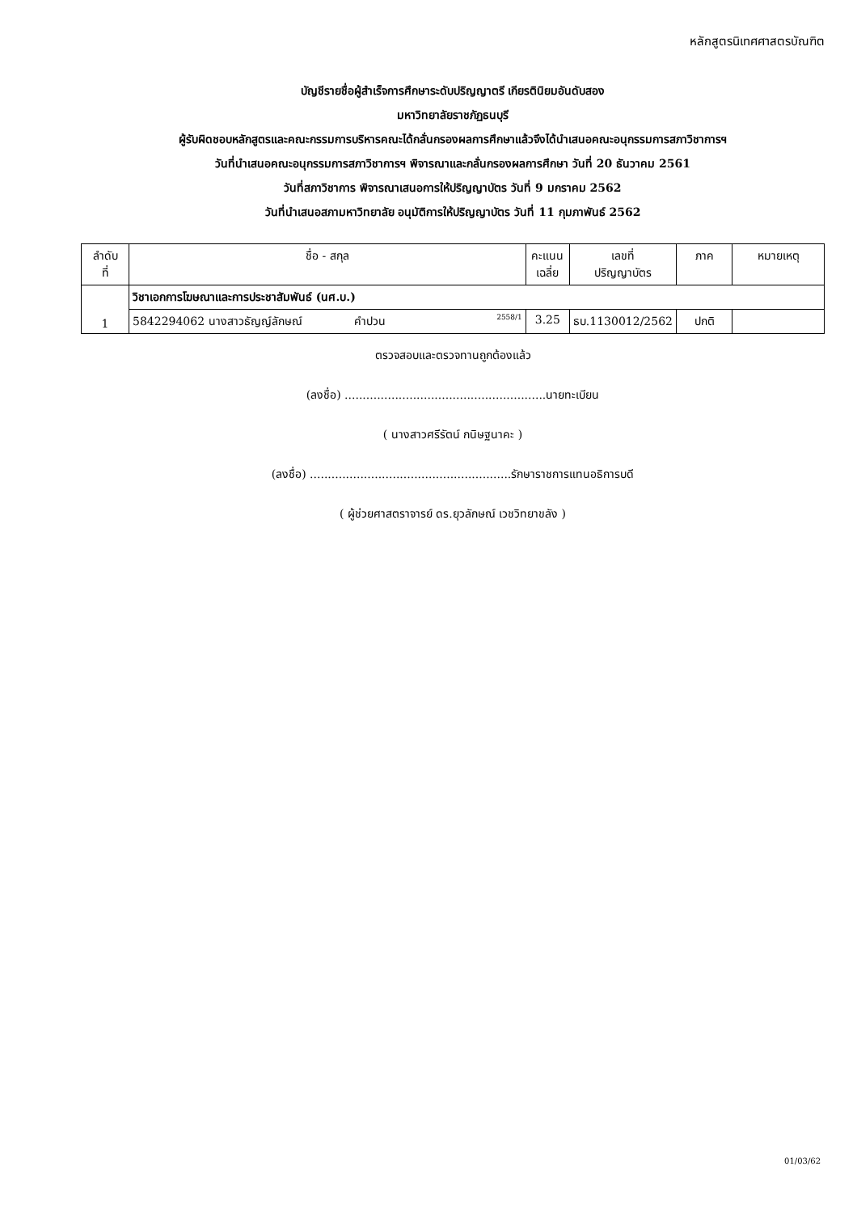หลักสูตรนิเทศศาสตรบัณฑิต
บัญชีรายชื่อผู้สำเร็จการศึกษาระดับปริญญาตรี เกียรตินิยมอันดับสอง
มหาวิทยาลัยราชภัฏธนบุรี
ผู้รับผิดชอบหลักสูตรและคณะกรรมการบริหารคณะได้กลั่นกรองผลการศึกษาแล้วจึงได้นำเสนอคณะอนุกรรมการสภาวิชาการฯ
วันที่นำเสนอคณะอนุกรรมการสภาวิชาการฯ พิจารณาและกลั่นกรองผลการศึกษา วันที่ 20 ธันวาคม 2561
วันที่สภาวิชาการ พิจารณาเสนอการให้ปริญญาบัตร วันที่ 9 มกราคม 2562
วันที่นำเสนอสภามหาวิทยาลัย อนุมัติการให้ปริญญาบัตร วันที่ 11 กุมภาพันธ์ 2562
| ลำดับ ที่ | ชื่อ - สกุล | คะแนน เฉลี่ย | เลขที่ ปริญญาบัตร | ภาค | หมายเหตุ |
| --- | --- | --- | --- | --- | --- |
| 1 | วิชาเอกการโฆษณาและการประชาสัมพันธ์ (นศ.บ.) | | | | |
| | 5842294062 นางสาวธัญญ์ลักษณ์ คำปวน 2558/1 | 3.25 | ธบ.1130012/2562 | ปกติ | |
ตรวจสอบและตรวจทานถูกต้องแล้ว
(ลงชื่อ) ........................................................นายทะเบียน
( นางสาวศรีรัตน์ กนิษฐนาคะ )
(ลงชื่อ) ........................................................รักษาราชการแทนอธิการบดี
( ผู้ช่วยศาสตราจารย์ ดร.ยุวลักษณ์ เวชวิทยาขลัง )
01/03/62